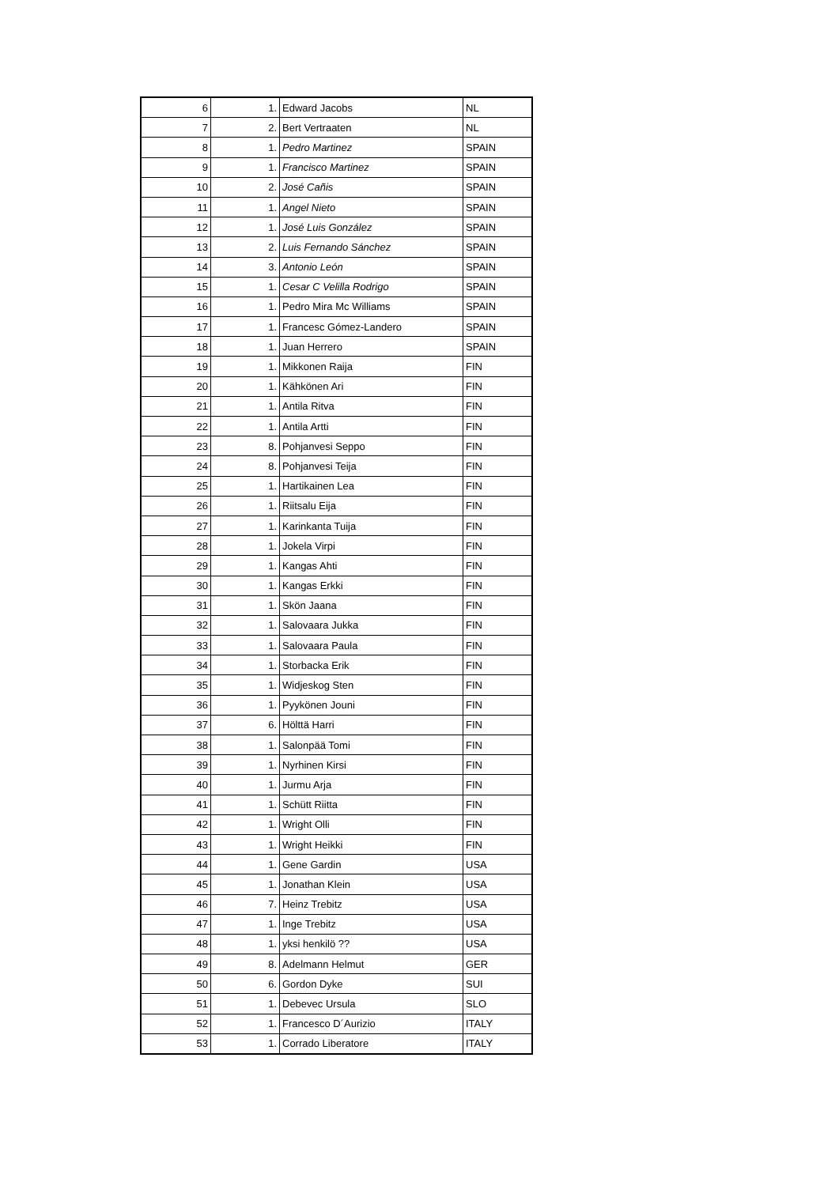| 6 | 1. | Edward Jacobs | NL |
| 7 | 2. | Bert Vertraaten | NL |
| 8 | 1. | Pedro Martinez | SPAIN |
| 9 | 1. | Francisco Martinez | SPAIN |
| 10 | 2. | José Cañis | SPAIN |
| 11 | 1. | Angel Nieto | SPAIN |
| 12 | 1. | José Luis González | SPAIN |
| 13 | 2. | Luis Fernando Sánchez | SPAIN |
| 14 | 3. | Antonio León | SPAIN |
| 15 | 1. | Cesar C Velilla Rodrigo | SPAIN |
| 16 | 1. | Pedro Mira Mc Williams | SPAIN |
| 17 | 1. | Francesc Gómez-Landero | SPAIN |
| 18 | 1. | Juan Herrero | SPAIN |
| 19 | 1. | Mikkonen Raija | FIN |
| 20 | 1. | Kähkönen Ari | FIN |
| 21 | 1. | Antila Ritva | FIN |
| 22 | 1. | Antila Artti | FIN |
| 23 | 8. | Pohjanvesi Seppo | FIN |
| 24 | 8. | Pohjanvesi Teija | FIN |
| 25 | 1. | Hartikainen Lea | FIN |
| 26 | 1. | Riitsalu Eija | FIN |
| 27 | 1. | Karinkanta Tuija | FIN |
| 28 | 1. | Jokela Virpi | FIN |
| 29 | 1. | Kangas Ahti | FIN |
| 30 | 1. | Kangas Erkki | FIN |
| 31 | 1. | Skön Jaana | FIN |
| 32 | 1. | Salovaara Jukka | FIN |
| 33 | 1. | Salovaara Paula | FIN |
| 34 | 1. | Storbacka Erik | FIN |
| 35 | 1. | Widjeskog Sten | FIN |
| 36 | 1. | Pyykönen Jouni | FIN |
| 37 | 6. | Hölttä Harri | FIN |
| 38 | 1. | Salonpää Tomi | FIN |
| 39 | 1. | Nyrhinen Kirsi | FIN |
| 40 | 1. | Jurmu Arja | FIN |
| 41 | 1. | Schütt Riitta | FIN |
| 42 | 1. | Wright Olli | FIN |
| 43 | 1. | Wright Heikki | FIN |
| 44 | 1. | Gene Gardin | USA |
| 45 | 1. | Jonathan Klein | USA |
| 46 | 7. | Heinz Trebitz | USA |
| 47 | 1. | Inge Trebitz | USA |
| 48 | 1. | yksi henkilö ?? | USA |
| 49 | 8. | Adelmann Helmut | GER |
| 50 | 6. | Gordon Dyke | SUI |
| 51 | 1. | Debevec Ursula | SLO |
| 52 | 1. | Francesco D´Aurizio | ITALY |
| 53 | 1. | Corrado Liberatore | ITALY |